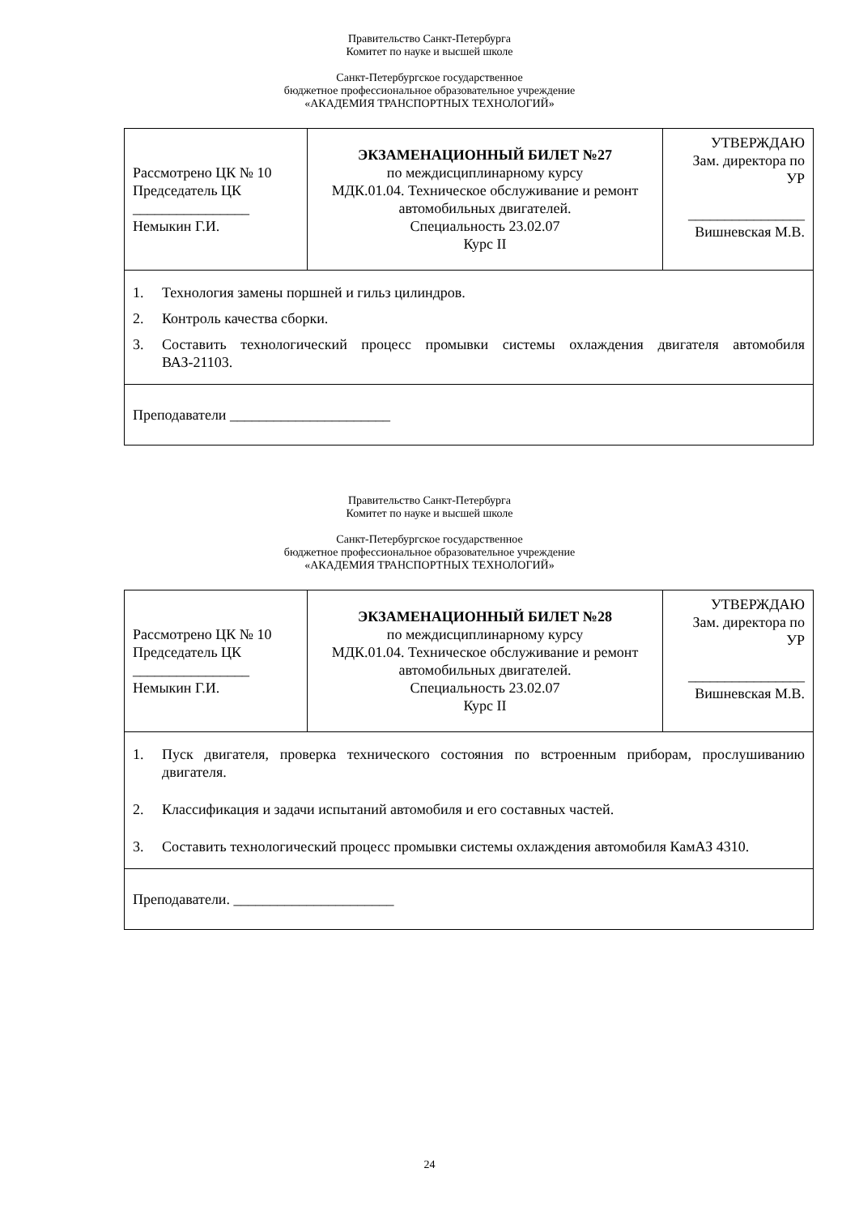Правительство Санкт-Петербурга
Комитет по науке и высшей школе
Санкт-Петербургское государственное
бюджетное профессиональное образовательное учреждение
«АКАДЕМИЯ ТРАНСПОРТНЫХ ТЕХНОЛОГИЙ»
| Рассмотрено ЦК № 10 Председатель ЦК ________________ Немыкин Г.И. | ЭКЗАМЕНАЦИОННЫЙ БИЛЕТ №27 по междисциплинарному курсу МДК.01.04. Техническое обслуживание и ремонт автомобильных двигателей. Специальность 23.02.07 Курс II | УТВЕРЖДАЮ Зам. директора по УР ________________ Вишневская М.В. |
| 1. Технология замены поршней и гильз цилиндров. 2. Контроль качества сборки. 3. Составить технологический процесс промывки системы охлаждения двигателя автомобиля ВАЗ-21103. | | |
| Преподаватели ______________________ | | |
Правительство Санкт-Петербурга
Комитет по науке и высшей школе
Санкт-Петербургское государственное
бюджетное профессиональное образовательное учреждение
«АКАДЕМИЯ ТРАНСПОРТНЫХ ТЕХНОЛОГИЙ»
| Рассмотрено ЦК № 10 Председатель ЦК ________________ Немыкин Г.И. | ЭКЗАМЕНАЦИОННЫЙ БИЛЕТ №28 по междисциплинарному курсу МДК.01.04. Техническое обслуживание и ремонт автомобильных двигателей. Специальность 23.02.07 Курс II | УТВЕРЖДАЮ Зам. директора по УР ________________ Вишневская М.В. |
| 1. Пуск двигателя, проверка технического состояния по встроенным приборам, прослушиванию двигателя. 2. Классификация и задачи испытаний автомобиля и его составных частей. 3. Составить технологический процесс промывки системы охлаждения автомобиля КамАЗ 4310. | | |
| Преподаватели. ______________________ | | |
24